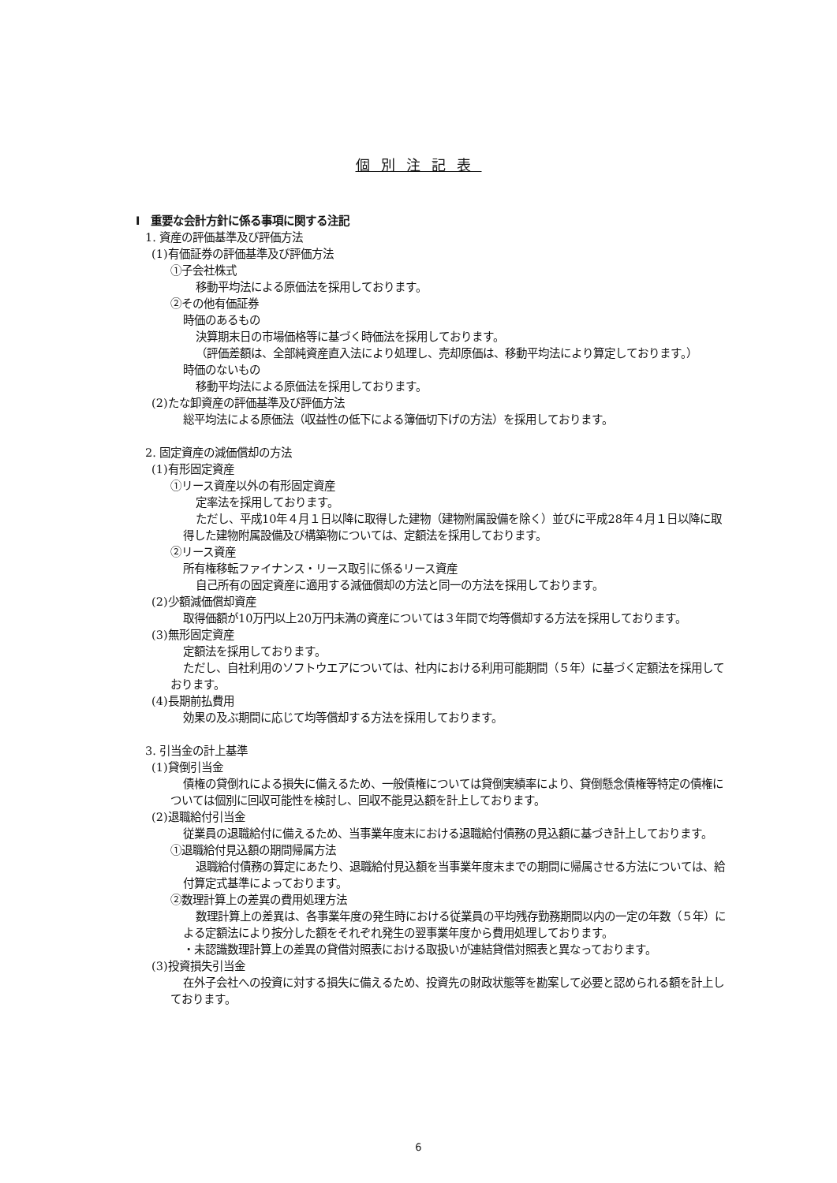個別注記表
Ⅰ　重要な会計方針に係る事項に関する注記
1. 資産の評価基準及び評価方法
(1)有価証券の評価基準及び評価方法
①子会社株式
移動平均法による原価法を採用しております。
②その他有価証券
時価のあるもの
決算期末日の市場価格等に基づく時価法を採用しております。
（評価差額は、全部純資産直入法により処理し、売却原価は、移動平均法により算定しております。）
時価のないもの
移動平均法による原価法を採用しております。
(2)たな卸資産の評価基準及び評価方法
総平均法による原価法（収益性の低下による簿価切下げの方法）を採用しております。
2. 固定資産の減価償却の方法
(1)有形固定資産
①リース資産以外の有形固定資産
定率法を採用しております。
ただし、平成10年４月１日以降に取得した建物（建物附属設備を除く）並びに平成28年４月１日以降に取得した建物附属設備及び構築物については、定額法を採用しております。
②リース資産
所有権移転ファイナンス・リース取引に係るリース資産
自己所有の固定資産に適用する減価償却の方法と同一の方法を採用しております。
(2)少額減価償却資産
取得価額が10万円以上20万円未満の資産については３年間で均等償却する方法を採用しております。
(3)無形固定資産
定額法を採用しております。
ただし、自社利用のソフトウエアについては、社内における利用可能期間（５年）に基づく定額法を採用しております。
(4)長期前払費用
効果の及ぶ期間に応じて均等償却する方法を採用しております。
3. 引当金の計上基準
(1)貸倒引当金
債権の貸倒れによる損失に備えるため、一般債権については貸倒実績率により、貸倒懸念債権等特定の債権については個別に回収可能性を検討し、回収不能見込額を計上しております。
(2)退職給付引当金
従業員の退職給付に備えるため、当事業年度末における退職給付債務の見込額に基づき計上しております。
①退職給付見込額の期間帰属方法
退職給付債務の算定にあたり、退職給付見込額を当事業年度末までの期間に帰属させる方法については、給付算定式基準によっております。
②数理計算上の差異の費用処理方法
数理計算上の差異は、各事業年度の発生時における従業員の平均残存勤務期間以内の一定の年数（５年）による定額法により按分した額をそれぞれ発生の翌事業年度から費用処理しております。
・未認識数理計算上の差異の貸借対照表における取扱いが連結貸借対照表と異なっております。
(3)投資損失引当金
在外子会社への投資に対する損失に備えるため、投資先の財政状態等を勘案して必要と認められる額を計上しております。
6